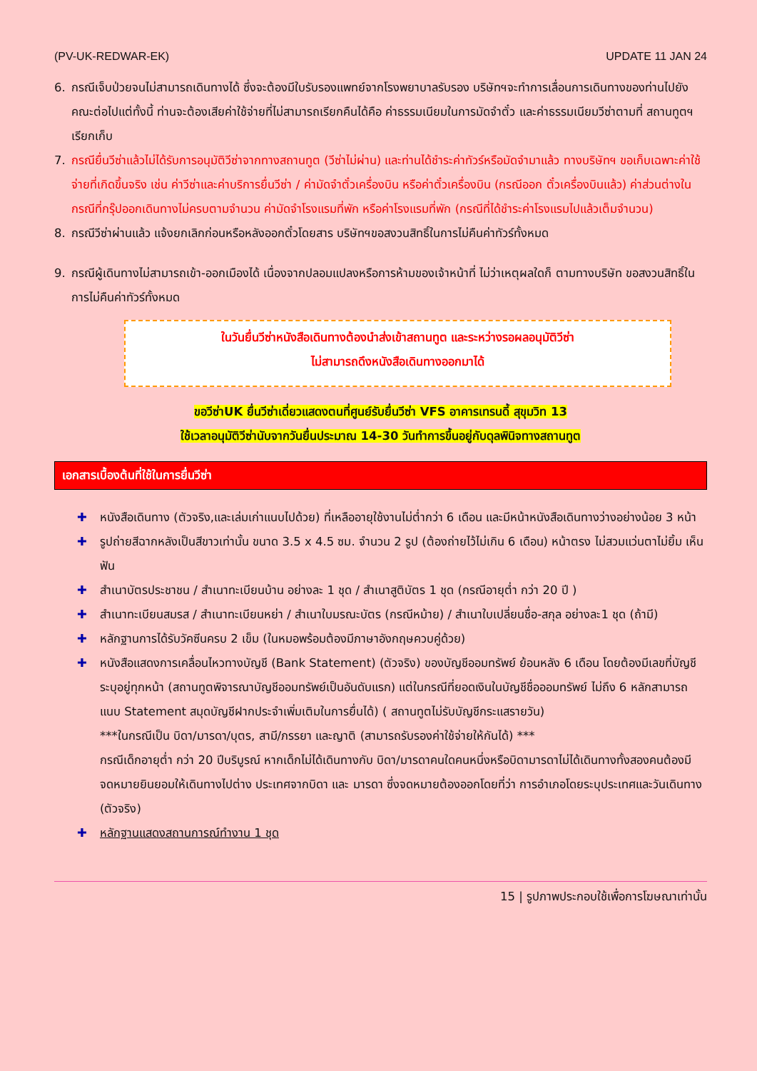(PV-UK-REDWAR-EK) UPDATE 11 JAN 24
6. กรณีเจ็บป่วยจนไม่สามารถเดินทางได้ ซึ่งจะต้องมีใบรับรองแพทย์จากโรงพยาบาลรับรอง บริษัทฯจะทำการเลื่อนการเดินทางของท่านไปยังคณะต่อไปแต่ทั้งนี้ ท่านจะต้องเสียค่าใช้จ่ายที่ไม่สามารถเรียกคืนได้คือ ค่าธรรมเนียมในการมัดจำตั๋ว และค่าธรรมเนียมวีซ่าตามที่ สถานทูตฯ เรียกเก็บ
7. กรณียื่นวีซ่าแล้วไม่ได้รับการอนุมัติวีซ่าจากทางสถานทูต (วีซ่าไม่ผ่าน) และท่านได้ชำระค่าทัวร์หรือมัดจำมาแล้ว ทางบริษัทฯ ขอเก็บเฉพาะค่าใช้จ่ายที่เกิดขึ้นจริง เช่น ค่าวีซ่าและค่าบริการยื่นวีซ่า / ค่ามัดจำตั๋วเครื่องบิน หรือค่าตั๋วเครื่องบิน (กรณีออก ตั๋วเครื่องบินแล้ว) ค่าส่วนต่างในกรณีที่กรุ๊ปออกเดินทางไม่ครบตามจำนวน ค่ามัดจำโรงแรมที่พัก หรือค่าโรงแรมที่พัก (กรณีที่ได้ชำระค่าโรงแรมไปแล้วเต็มจำนวน)
8. กรณีวีซ่าผ่านแล้ว แจ้งยกเลิกก่อนหรือหลังออกตั๋วโดยสาร บริษัทฯขอสงวนสิทธิ์ในการไม่คืนค่าทัวร์ทั้งหมด
9. กรณีผู้เดินทางไม่สามารถเข้า-ออกเมืองได้ เนื่องจากปลอมแปลงหรือการห้ามของเจ้าหน้าที่ ไม่ว่าเหตุผลใดก็ ตามทางบริษัท ขอสงวนสิทธิ์ในการไม่คืนค่าทัวร์ทั้งหมด
ในวันยื่นวีซ่าหนังสือเดินทางต้องนำส่งเข้าสถานทูต และระหว่างรอผลอนุมัติวีซ่า
ไม่สามารถดึงหนังสือเดินทางออกมาได้
ขอวีซ่าUK ยื่นวีซ่าเดี่ยวแสดงตนที่ศูนย์รับยื่นวีซ่า VFS อาคารเทรนดี้ สุขุมวิท 13
ใช้เวลาอนุมัติวีซ่านับจากวันยื่นประมาณ 14-30 วันทำการขึ้นอยู่กับดุลพินิจทางสถานทูต
เอกสารเบื้องต้นที่ใช้ในการยื่นวีซ่า
✚ หนังสือเดินทาง (ตัวจริง,และเล่มเก่าแนบไปด้วย) ที่เหลืออายุใช้งานไม่ต่ำกว่า 6 เดือน และมีหน้าหนังสือเดินทางว่างอย่างน้อย 3 หน้า
✚ รูปถ่ายสีฉากหลังเป็นสีขาวเท่านั้น ขนาด 3.5 x 4.5 ซม. จำนวน 2 รูป (ต้องถ่ายไว้ไม่เกิน 6 เดือน) หน้าตรง ไม่สวมแว่นตาไม่ยิ้ม เห็นฟัน
✚ สำเนาบัตรประชาชน / สำเนาทะเบียนบ้าน อย่างละ 1 ชุด / สำเนาสูติบัตร 1 ชุด (กรณีอายุต่ำ กว่า 20 ปี )
✚ สำเนาทะเบียนสมรส / สำเนาทะเบียนหย่า / สำเนาใบมรณะบัตร (กรณีหม้าย) / สำเนาใบเปลี่ยนชื่อ-สกุล อย่างละ1 ชุด (ถ้ามี)
✚ หลักฐานการได้รับวัคซีนครบ 2 เข็ม (ในหมอพร้อมต้องมีภาษาอังกฤษควบคู่ด้วย)
✚ หนังสือแสดงการเคลื่อนไหวทางบัญชี (Bank Statement) (ตัวจริง) ของบัญชีออมทรัพย์ ย้อนหลัง 6 เดือน โดยต้องมีเลขที่บัญชีระบุอยู่ทุกหน้า (สถานทูตพิจารณาบัญชีออมทรัพย์เป็นอันดับแรก) แต่ในกรณีที่ยอดเงินในบัญชีชื่อออมทรัพย์ ไม่ถึง 6 หลักสามารถแนบ Statement สมุดบัญชีฝากประจำเพิ่มเติมในการยื่นได้) ( สถานทูตไม่รับบัญชีกระแสรายวัน)
***ในกรณีเป็น บิดา/มารดา/บุตร, สามี/ภรรยา และญาติ (สามารถรับรองค่าใช้จ่ายให้กันได้) ***
กรณีเด็กอายุต่ำ กว่า 20 ปีบริบูรณ์ หากเด็กไม่ได้เดินทางกับ บิดา/มารดาคนใดคนหนึ่งหรือบิดามารดาไม่ได้เดินทางทั้งสองคนต้องมีจดหมายยินยอมให้เดินทางไปต่าง ประเทศจากบิดา และ มารดา ซึ่งจดหมายต้องออกโดยที่ว่า การอำเภอโดยระบุประเทศและวันเดินทาง (ตัวจริง)
✚ หลักฐานแสดงสถานการณ์ทำงาน 1 ชุด
15 | รูปภาพประกอบใช้เพื่อการโฆษณาเท่านั้น